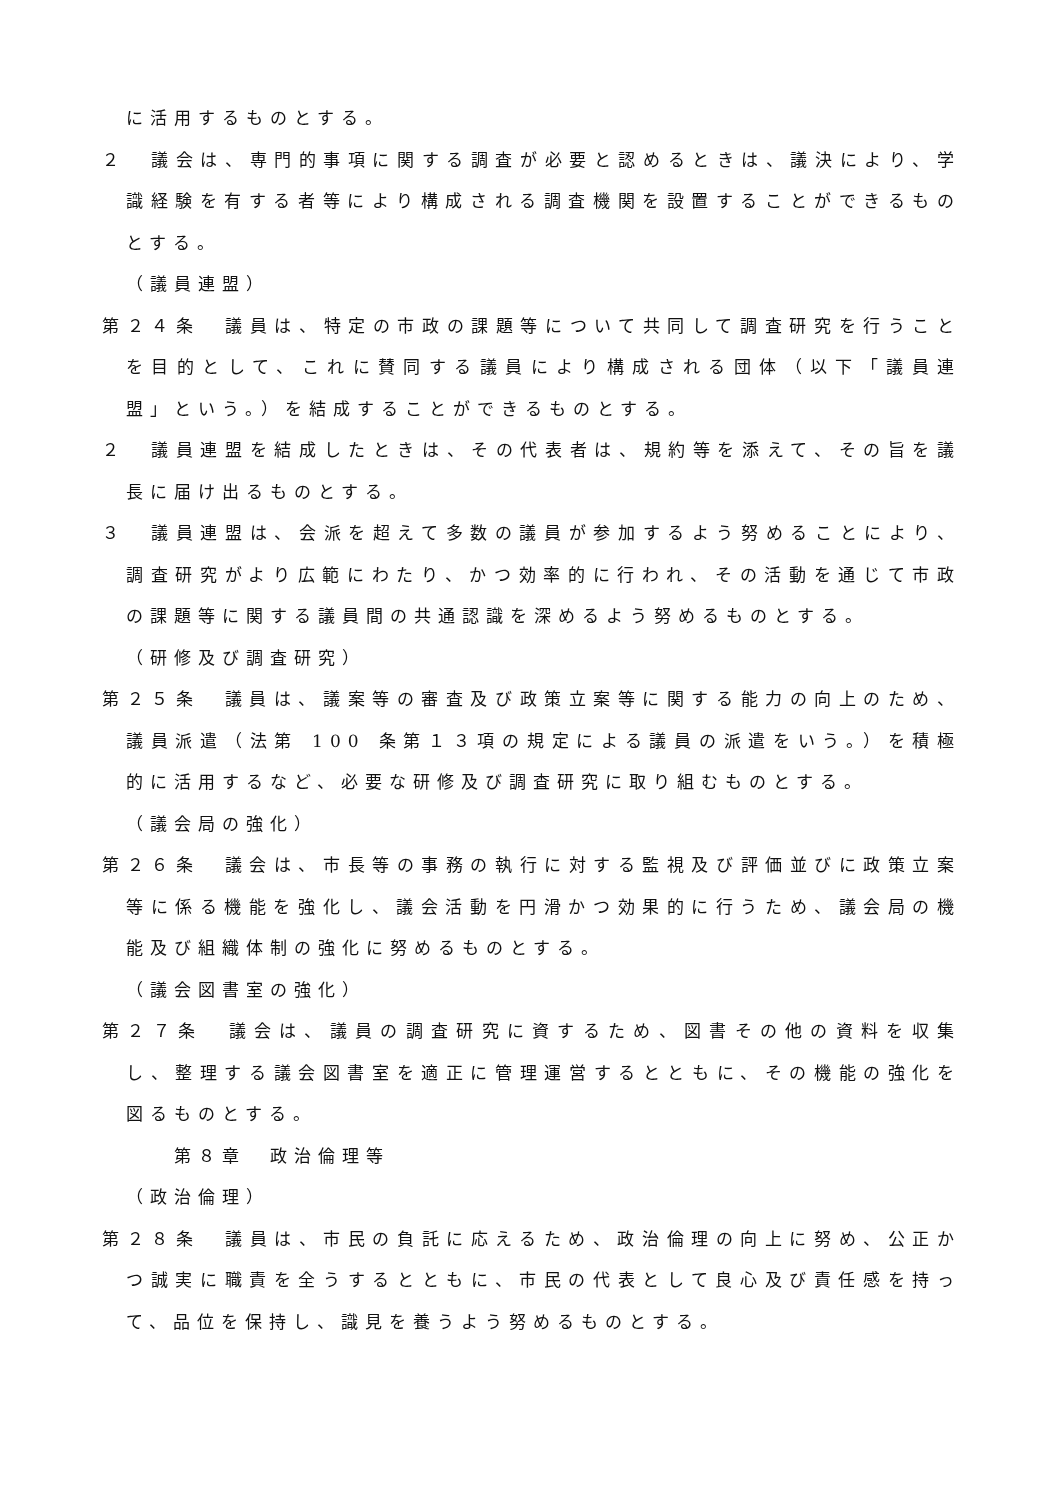に活用するものとする。
２　議会は、専門的事項に関する調査が必要と認めるときは、議決により、学識経験を有する者等により構成される調査機関を設置することができるものとする。
（議員連盟）
第２４条　議員は、特定の市政の課題等について共同して調査研究を行うことを目的として、これに賛同する議員により構成される団体（以下「議員連盟」という。）を結成することができるものとする。
２　議員連盟を結成したときは、その代表者は、規約等を添えて、その旨を議長に届け出るものとする。
３　議員連盟は、会派を超えて多数の議員が参加するよう努めることにより、調査研究がより広範にわたり、かつ効率的に行われ、その活動を通じて市政の課題等に関する議員間の共通認識を深めるよう努めるものとする。
（研修及び調査研究）
第２５条　議員は、議案等の審査及び政策立案等に関する能力の向上のため、議員派遣（法第 100 条第１３項の規定による議員の派遣をいう。）を積極的に活用するなど、必要な研修及び調査研究に取り組むものとする。
（議会局の強化）
第２６条　議会は、市長等の事務の執行に対する監視及び評価並びに政策立案等に係る機能を強化し、議会活動を円滑かつ効果的に行うため、議会局の機能及び組織体制の強化に努めるものとする。
（議会図書室の強化）
第２７条　議会は、議員の調査研究に資するため、図書その他の資料を収集し、整理する議会図書室を適正に管理運営するとともに、その機能の強化を図るものとする。
第８章　政治倫理等
（政治倫理）
第２８条　議員は、市民の負託に応えるため、政治倫理の向上に努め、公正かつ誠実に職責を全うするとともに、市民の代表として良心及び責任感を持って、品位を保持し、識見を養うよう努めるものとする。